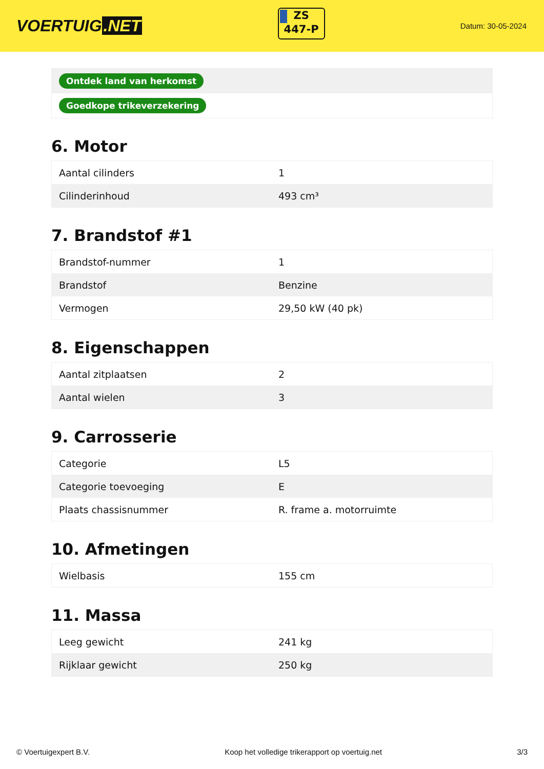VOERTUIG.NET
ZS
447-P
Datum: 30-05-2024
Ontdek land van herkomst
Goedkope trikeverzekering
6. Motor
| Aantal cilinders | 1 |
| Cilinderinhoud | 493 cm³ |
7. Brandstof #1
| Brandstof-nummer | 1 |
| Brandstof | Benzine |
| Vermogen | 29,50 kW (40 pk) |
8. Eigenschappen
| Aantal zitplaatsen | 2 |
| Aantal wielen | 3 |
9. Carrosserie
| Categorie | L5 |
| Categorie toevoeging | E |
| Plaats chassisnummer | R. frame a. motorruimte |
10. Afmetingen
| Wielbasis | 155 cm |
11. Massa
| Leeg gewicht | 241 kg |
| Rijklaar gewicht | 250 kg |
© Voertuigexpert B.V. Koop het volledige trikerapport op voertuig.net 3/3